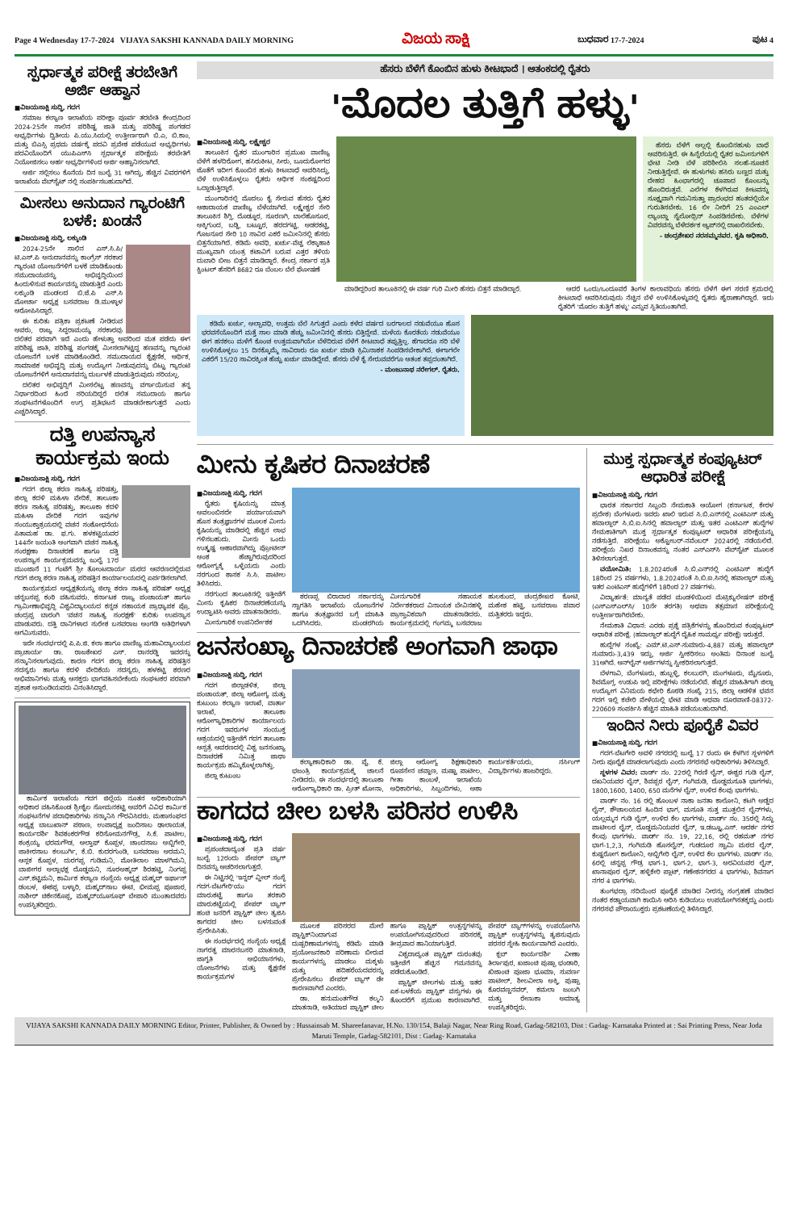Page 4 Wednesday 17-7-2024 VIJAYA SAKSHI KANNADA DAILY MORNING ವಿಜಯ ಸಾಕ್ಷಿ ಬುಧವಾರ 17-7-2024 ಪುಟ 4
ಸ್ಪರ್ಧಾತ್ಮಕ ಪರೀಕ್ಷೆ ತರಬೇತಿಗೆ ಅರ್ಜಿ ಆಹ್ವಾನ
■ವಿಜಯಸಾಕ್ಷಿ ಸುದ್ದಿ, ಗದಗ
ಸಮಾಜ ಕಲ್ಯಾಣ ಇಲಾಖೆಯ ಪರೀಕ್ಷಾ ಪೂರ್ವ ತರಬೇತಿ ಕೇಂದ್ರದಿಂದ 2024-25ನೇ ಸಾಲಿನ ಪರಿಶಿಷ್ಟ ಜಾತಿ ಮತ್ತು ಪರಿಶಿಷ್ಟ ಪಂಗಡದ ಅಭ್ಯರ್ಥಿಗಳು ದ್ವಿತೀಯ ಪಿ.ಯು.ಸಿಯಲ್ಲಿ ಉತ್ತೀರ್ಣರಾಗಿ ಬಿ.ಎ, ಬಿ.ಕಾಂ, ಮತ್ತು ಬಿಎಸ್ಸಿ ಪ್ರಥಮ ವರ್ಷಕ್ಕೆ ಪದವಿ ಪ್ರವೇಶ ಪಡೆಯುವ ಅಭ್ಯರ್ಥಿಗಳು ಪದವಿಯೊಂದಿಗೆ ಯುಪಿಎಸ್‌ಸಿ ಸ್ಪರ್ಧಾತ್ಮಕ ಪರೀಕ್ಷೆಯ ತರಬೇತಿಗೆ ನಿಯೋಜಿಸಲು ಅರ್ಹ ಅಭ್ಯರ್ಥಿಗಳಿಂದ ಅರ್ಜಿ ಆಹ್ವಾನಿಸಲಾಗಿದೆ.
ಅರ್ಜಿ ಸಲ್ಲಿಸಲು ಕೊನೆಯ ದಿನ ಜುಲೈ 31 ಆಗಿದ್ದು, ಹೆಚ್ಚಿನ ವಿವರಗಳಿಗೆ ಇಲಾಖೆಯ ವೆಬ್‌ಸೈಟ್ ನಲ್ಲಿ ಸಂಪರ್ಕಿಸಬಹುದಾಗಿದೆ.
ಮೀಸಲು ಅನುದಾನ ಗ್ಯಾರಂಟಿಗೆ ಬಳಕೆ: ಖಂಡನೆ
■ವಿಜಯಸಾಕ್ಷಿ ಸುದ್ದಿ, ಲಕ್ಕುಂಡಿ
2024-25ನೇ ಸಾಲಿನ ಎಸ್.ಸಿ.ಪಿ/ಟಿ.ಎಸ್.ಪಿ ಅನುದಾನವನ್ನು ಕಾಂಗ್ರೆಸ್ ಸರಕಾರ ಗ್ಯಾರಂಟಿ ಯೋಜನೆಗಳಿಗೆ ಬಳಕೆ ಮಾಡಿಕೊಂಡು ಸಮುದಾಯವನ್ನು ಅಭಿವೃದ್ಧಿಯಿಂದ ಹಿಂದುಳಿಸುವ ಕಾರ್ಯವನ್ನು ಮಾಡುತ್ತಿದೆ ಎಂದು ಲಕ್ಕುಂಡಿ ಮಂಡಲದ ಬಿ.ಜೆ.ಪಿ ಎಸ್.ಸಿ ಮೋರ್ಚಾ ಅಧ್ಯಕ್ಷ ಬಸವರಾಜ ಡಿ.ಮುಳ್ಳಾಳ ಆರೋಪಿಸಿದ್ದಾರೆ.
ಈ ಕುರಿತು ಪತ್ರಿಕಾ ಪ್ರಕಟಣೆ ನೀಡಿರುವ ಅವರು, ರಾಜ್ಯ ಸಿದ್ದರಾಮಯ್ಯ ಸರಕಾರವು ದಲಿತರ ಪರವಾಗಿ ಇದೆ ಎಂದು ಹೇಳುತ್ತಾ ಅವರಿಂದ ಮತ ಪಡೆದು ಈಗ ಪರಿಶಿಷ್ಟ ಜಾತಿ, ಪರಿಶಿಷ್ಟ ಪಂಗಡಕ್ಕೆ ಮೀಸಲಾಗಿಟ್ಟಿದ್ದ ಹಣವನ್ನು ಗ್ಯಾರಂಟಿ ಯೋಜನೆಗೆ ಬಳಕೆ ಮಾಡಿಕೊಂಡಿದೆ. ಸಮುದಾಯದ ಶೈಕ್ಷಣಿಕ, ಆರ್ಥಿಕ, ಸಾಮಾಜಿಕ ಅಭಿವೃದ್ಧಿ ಮತ್ತು ಉದ್ಯೋಗ ನೀಡುವುದನ್ನು ಬಿಟ್ಟು ಗ್ಯಾರಂಟಿ ಯೋಜನೆಗಳಿಗೆ ಅನುದಾನವನ್ನು ದುರ್ಬಳಕೆ ಮಾಡುತ್ತಿರುವುದು ಸರಿಯಲ್ಲ.
ದಲಿತರ ಅಭಿವೃದ್ಧಿಗೆ ಮೀಸಲಿಟ್ಟ ಹಣವನ್ನು ವರ್ಗಾಯಿಸುವ ತನ್ನ ನಿರ್ಧಾರದಿಂದ ಹಿಂದೆ ಸರಿಯದಿದ್ದರೆ ದಲಿತ ಸಮುದಾಯ ಹಾಗೂ ಸಂಘಟನೆಗಳೊಂದಿಗೆ ಉಗ್ರ ಪ್ರತಿಭಟನೆ ಮಾಡಬೇಕಾಗುತ್ತದೆ ಎಂದು ಎಚ್ಚರಿಸಿದ್ದಾರೆ.
ದತ್ತಿ ಉಪನ್ಯಾಸ ಕಾರ್ಯಕ್ರಮ ಇಂದು
■ವಿಜಯಸಾಕ್ಷಿ ಸುದ್ದಿ, ಗದಗ
ಗದಗ ಜಿಲ್ಲಾ ಶರಣ ಸಾಹಿತ್ಯ ಪರಿಷತ್ತು, ಜಿಲ್ಲಾ ಕದಳಿ ಮಹಿಳಾ ವೇದಿಕೆ, ತಾಲೂಕಾ ಶರಣ ಸಾಹಿತ್ಯ ಪರಿಷತ್ತು, ತಾಲೂಕಾ ಕದಳಿ ಮಹಿಳಾ ವೇದಿಕೆ ಗದಗ ಇವುಗಳ ಸಂಯುಕ್ತಾಶ್ರಯದಲ್ಲಿ ವಚನ ಸಂಶೋಧನೆಯ ಪಿತಾಮಹ ಡಾ. ಫ.ಗು. ಹಳಕಟ್ಟಿಯವರ 144ನೇ ಜಯಂತಿ ಅಂಗವಾಗಿ ವಚನ ಸಾಹಿತ್ಯ ಸಂರಕ್ಷಣಾ ದಿನಾಚರಣೆ ಹಾಗೂ ದತ್ತಿ ಉಪನ್ಯಾಸ ಕಾರ್ಯಕ್ರಮವನ್ನು ಜುಲೈ 17ರ ಮುಂಜಾನೆ 11 ಗಂಟೆಗೆ ಶ್ರೀ ತೋಂಟದಾರ್ಯ ಮಠದ ಆವರಣದಲ್ಲಿರುವ ಗದಗ ಜಿಲ್ಲಾ ಶರಣ ಸಾಹಿತ್ಯ ಪರಿಷತ್ತಿನ ಕಾರ್ಯಾಲಯದಲ್ಲಿ ಏರ್ಪಡಿಸಲಾಗಿದೆ.
ಕಾರ್ಯಕ್ರಮದ ಅಧ್ಯಕ್ಷತೆಯನ್ನು ಜಿಲ್ಲಾ ಶರಣ ಸಾಹಿತ್ಯ ಪರಿಷತ್ ಅಧ್ಯಕ್ಷ ಚನ್ನಬಸಪ್ಪ ಕಂಠಿ ವಹಿಸುವರು. ಕರ್ನಾಟಕ ರಾಜ್ಯ ಪಂಚಾಯತ್ ಹಾಗೂ ಗ್ರಾಮೀಣಾಭಿವೃದ್ಧಿ ವಿಶ್ವವಿದ್ಯಾಲಯದ ಕನ್ನಡ ಸಹಾಯಕ ಪ್ರಾಧ್ಯಾಪಕ ಪ್ರೊ. ಚಂದ್ರಪ್ಪ ಬಾರಂಗಿ 'ವಚನ ಸಾಹಿತ್ಯ ಸಂರಕ್ಷಣೆ' ಕುರಿತು ಉಪನ್ಯಾಸ ಮಾಡುವರು. ದತ್ತಿ ದಾನಿಗಳಾದ ಸುರೇಶ ಬಸವರಾಜ ಅಂಗಡಿ ಅತಿಥಿಗಳಾಗಿ ಆಗಮಿಸುವರು.
ಇದೇ ಸಂದರ್ಭದಲ್ಲಿ ಪಿ.ಪಿ.ಜಿ. ಕಲಾ ಹಾಗೂ ವಾಣಿಜ್ಯ ಮಹಾವಿದ್ಯಾಲಯದ ಪ್ರಾಚಾರ್ಯ ಡಾ. ರಾಜಶೇಖರ ಎಸ್. ದಾನರಡ್ಡಿ ಇವರನ್ನು ಸನ್ಮಾನಿಸಲಾಗುವುದು. ಕಾರಣ ಗದಗ ಜಿಲ್ಲಾ ಶರಣ ಸಾಹಿತ್ಯ ಪರಿಷತ್ತಿನ ಸದಸ್ಯರು ಹಾಗೂ ಕದಳಿ ವೇದಿಕೆಯ ಸದಸ್ಯರು, ಹಳಕಟ್ಟಿ ಶರಣರ ಅಭಿಮಾನಿಗಳು ಮತ್ತು ಆಸಕ್ತರು ಭಾಗವಹಿಸಬೇಕೆಂದು ಸಂಘಟಕರ ಪರವಾಗಿ ಪ್ರಕಾಶ ಅಸುಂಡಿಯವರು ವಿನಂತಿಸಿದ್ದಾರೆ.
ಕಾರ್ಮಿಕ ಇಲಾಖೆಯ ಗದಗ ಜಿಲ್ಲೆಯ ನೂತನ ಅಧಿಕಾರಿಯಾಗಿ ಅಧಿಕಾರ ವಹಿಸಿಕೊಂಡ ಶ್ರೀಶೈಲ ಸೋಮನಕಟ್ಟಿ ಅವರಿಗೆ ವಿವಿಧ ಕಾರ್ಮಿಕ ಸಂಘಟನೆಗಳ ಪದಾಧಿಕಾರಿಗಳು ಸನ್ಮಾನಿಸಿ ಗೌರವಿಸಿದರು. ಮಹಾಸಂಘದ ಅಧ್ಯಕ್ಷ ಬಾಬುಖಾನ್ ಪಠಾಣ, ಉಪಾಧ್ಯಕ್ಷ ಜಂದಿಸಾಬ ಢಾಲಾಯತ, ಕಾರ್ಯದರ್ಶಿ ಶಿವಶಂಕರಗೌಡ ಕರಿಸೋಮನಗೌಡ್ರ, ಸಿ.ಕೆ. ಪಾಟೀಲ, ಶಂಕ್ರಯ್ಯ ಭರಮಗೌಡ, ಅಲ್ತಾಫ್ ಕೊಪ್ಪಳ, ಚಾಂದಸಾಬ ಅಬ್ಬಿಗೇರಿ, ಜಾಕೀರಸಾಬ ಕಲಬುರ್ಗಿ, ಕೆ.ಬಿ. ಕುದರಗುಂಡಿ, ಬಸವರಾಜ ಅರಮನಿ, ಆಸ್ಲಕ ಕೊಪ್ಪಳ, ದುರಗಪ್ಪ ಗುಡಿಮನಿ, ಮೋತಿಲಾಲ ಮಾಳಗಿಮನಿ, ಬಾಜೀಗರ ಅಲ್ಲಾಭಕ್ಷ ದೊಡ್ಡಮನಿ, ನೂರಅಹ್ಮದ್ ಶಿರಹಟ್ಟಿ, ನಿಂಗಪ್ಪ ಎಸ್.ಕಟ್ಟಿಮನಿ, ಕಾರ್ಮಿಕ ಕಲ್ಯಾಣ ಸಂಸ್ಥೆಯ ಅಧ್ಯಕ್ಷ ಮಹ್ಮದ್ ಇರ್ಫಾನ್ ಡಂಬಳ, ಈಶಪ್ಪ ಬಳ್ಳಾರಿ, ಮಹ್ಮದ್‌ಸಾಬ ಈಟಿ, ಭೀಮಪ್ಪ ಪೂಜಾರ, ನಾಶೀರ್ ಚಿಕೇನಕೊಪ್ಪ, ಮಹ್ಮದ್‌ಯೂಸೂಫ್ ಬೇಪಾರಿ ಮುಂತಾದವರು ಉಪಸ್ಥಿತರಿದ್ದರು.
ಹೆಸರು ಬೆಳೆಗೆ ಕೊಂಬಿನ ಹುಳು ಕೀಟಭಾದೆ । ಆತಂಕದಲ್ಲಿ ರೈತರು
'ಮೊದಲ ತುತ್ತಿಗೆ ಹಳ್ಳು'
■ವಿಜಯಸಾಕ್ಷಿ ಸುದ್ದಿ, ಲಕ್ಷ್ಮೇಶ್ವರ
ತಾಲೂಕಿನ ರೈತರ ಮುಂಗಾರಿನ ಪ್ರಮುಖ ವಾಣಿಜ್ಯ ಬೆಳೆಗೆ ಹಳದಿರೋಗ, ಹಸಿರುಕೀಟ, ಸೀರು, ಬೂದುರೋಗದ ಜೊತೆಗೆ ಇದೀಗ ಕೊಂಬಿನ ಹುಳು ಕೀಟಬಾಧೆ ಆವರಿಸಿದ್ದು, ಬೆಳೆ ಉಳಿಸಿಕೊಳ್ಳಲು ರೈತರು ಆರ್ಥಿಕ ಸಂಕಷ್ಟದಿಂದ ಒದ್ದಾಡುತ್ತಿದ್ದಾರೆ.
ಮುಂಗಾರಿನಲ್ಲಿ ಮೊದಲು ಕೈ ಸೇರುವ ಹೆಸರು ರೈತರ ಆಶಾದಾಯಕ ವಾಣಿಜ್ಯ ಬೆಳೆಯಾಗಿದೆ. ಲಕ್ಷ್ಮೇಶ್ವರ ಸೇರಿ ತಾಲೂಕಿನ ಶಿಗ್ಲಿ, ದೊಡ್ಡೂರ, ಸೂರಣಗಿ, ಬಾಲೆಹೊಸೂರ, ಅಕ್ಕಿಗುಂದ, ಬಡ್ನಿ, ಬಟ್ಟೂರ, ಹರದಗಟ್ಟಿ, ಅಡರಕಟ್ಟಿ, ಗೊಜನೂರ ಸೇರಿ 10 ಸಾವಿರ ಎಕರೆ ಜಮೀನಿನಲ್ಲಿ ಹೆಸರು ಬಿತ್ತನೆಯಾಗಿದೆ. ಕಡಿಮೆ ಅವಧಿ, ಖರ್ಚು-ವೆಚ್ಚ ಲೆಕ್ಕಾಹಾಕಿ ಮುಖ್ಯವಾಗಿ ಯಂತ್ರ ಕಟಾವಿಗೆ ಬರುವ ಎತ್ತರ ತಳಿಯ ದುಬಾರಿ ಬೀಜ ಬಿತ್ತನೆ ಮಾಡಿದ್ದಾರೆ. ಕೇಂದ್ರ ಸರ್ಕಾರ ಪ್ರತಿ ಕ್ವಿಂಟಲ್ ಹೆಸರಿಗೆ 8682 ರೂ ಬೆಂಬಲ ಬೆಲೆ ಘೋಷಣೆ
ಹೆಸರು ಬೆಳೆಗೆ ಅಲ್ಲಲ್ಲಿ ಕೊಂಬಿನಹುಳು ಬಾಧೆ ಆವರಿಸುತ್ತಿದೆ. ಈ ಹಿನ್ನೆಲೆಯಲ್ಲಿ ರೈತರ ಜಮೀನುಗಳಿಗೆ ಭೇಟಿ ನೀಡಿ ಬೆಳೆ ಪರಿಶೀಲಿಸಿ ಸಲಹೆ-ಸೂಚನೆ ನೀಡುತ್ತಿದ್ದೇವೆ. ಈ ಹುಳುಗಳು ಹಸಿರು ಬಣ್ಣದ ಮತ್ತು ದೇಹದ ಹಿಂಭಾಗದಲ್ಲಿ ಚೂಪಾದ ಕೊಂಬನ್ನು ಹೊಂದಿರುತ್ತವೆ. ಎಲೆಗಳ ಕೆಳಗಿರುವ ಕೀಟವನ್ನು ಸೂಕ್ಷ್ಮವಾಗಿ ಗಮನಿಸುತ್ತಾ ಪ್ರಾರಂಭದ ಹಂತದಲ್ಲಿಯೇ ಗುರುತಿಸಬೇಕು. 16 ಲೀ ನೀರಿಗೆ 25 ಎಂಎಲ್ ಲ್ಯಾಂಬ್ಡಾ ಸೈಲೋಥ್ರಿನ್ ಸಿಂಪಡಿಸಬೇಕು. ಬೆಳೆಗಳ ವಿವರವನ್ನು ಬೆಳೆದರ್ಶಕ ಆ್ಯಪ್‌ನಲ್ಲಿ ದಾಖಲಿಸಬೇಕು.
- ಚಂದ್ರಶೇಖರ ನರಸಮ್ಮನವರ. ಕೃಷಿ ಅಧಿಕಾರಿ.
ಮಾಡಿದ್ದರಿಂದ ತಾಲೂಕಿನಲ್ಲಿ ಈ ವರ್ಷ ಗುರಿ ಮೀರಿ ಹೆಸರು ಬಿತ್ತನೆ ಮಾಡಿದ್ದಾರೆ.
ಆದರೆ ಒಂದು/ಒಂದೂವರೆ ತಿಂಗಳ ಕಾಲಾವಧಿಯ ಹೆಸರು ಬೆಳೆಗೆ ಈಗ ಸರಣಿ ಕ್ರಮದಲ್ಲಿ ಕೀಟಬಾಧೆ ಆವರಿಸಿರುವುದು ನೆಚ್ಚಿನ ಬೆಳೆ ಉಳಿಸಿಕೊಳ್ಳುವಲ್ಲಿ ರೈತರು ಹೈರಾಣಾಗಿದ್ದಾರೆ. ಇದು ರೈತರಿಗೆ 'ಮೊದಲ ತುತ್ತಿಗೆ ಹಳ್ಳು' ಎನ್ನುವ ಸ್ಥಿತಿಯಂತಾಗಿದೆ.
ಕಡಿಮೆ ಖರ್ಚು, ಅಲ್ಪಾವಧಿ, ಉತ್ತಮ ಬೆಲೆ ಸಿಗುತ್ತದೆ ಎಂದು ಕಳೆದ ವರ್ಷದ ಬರಗಾಲದ ನಡುವೆಯೂ ಹೊಸ ಭರವಸೆಯೊಂದಿಗೆ ಮತ್ತೆ ಸಾಲ ಮಾಡಿ ಹೆಚ್ಚು ಜಮೀನಿನಲ್ಲಿ ಹೆಸರು ಬಿತ್ತಿದ್ದೇವೆ. ಮಳೆಯ ಕೊರತೆಯ ನಡುವೆಯೂ ಈಗ ಹನಕಲು ಮಳೆಗೆ ಕೊಂಚ ಉತ್ತಮವಾಗಿಯೇ ಬೆಳೆದಿರುವ ಬೆಳೆಗೆ ಕೀಟಬಾಧೆ ತಪ್ಪುತ್ತಿಲ್ಲ. ಹೆಗಾದರೂ ಸರಿ ಬೆಳೆ ಉಳಿಸಿಕೊಳ್ಳಲು 15 ದಿನಕ್ಕೊಮ್ಮೆ ಸಾವಿರಾರು ರೂ ಖರ್ಚು ಮಾಡಿ ಕ್ರಿಮಿನಾಶಕ ಸಿಂಪಡಿಸಬೇಕಾಗಿದೆ. ಈಗಾಗಲೇ ಎಕರೆಗೆ 15/20 ಸಾವಿರಕ್ಕಿಂತ ಹೆಚ್ಚು ಖರ್ಚು ಮಾಡಿದ್ದೇವೆ. ಹೆಸರು ಬೆಳೆ ಕೈ ಸೇರುವವರೆಗೂ ಆತಂಕ ತಪ್ಪದಂತಾಗಿದೆ.
- ಮಂಜುನಾಥ ನರೇಗಲ್. ರೈತರು.
ಮೀನು ಕೃಷಿಕರ ದಿನಾಚರಣೆ
■ವಿಜಯಸಾಕ್ಷಿ ಸುದ್ದಿ, ಗದಗ
ರೈತರು ಕೃಷಿಯನ್ನು ಮಾತ್ರ ಅವಲಂಬಿಸದೇ ಪರ್ಯಾಯವಾಗಿ ಹೊಸ ತಂತ್ರಜ್ಞಾನಗಳ ಮೂಲಕ ಮೀನು ಕೃಷಿಯನ್ನು ಮಾಡಿದಲ್ಲಿ ಹೆಚ್ಚಿನ ಲಾಭ ಗಳಿಸಬಹುದು. ಮೀನು ಒಂದು ಉತ್ಕೃಷ್ಟ ಆಹಾರವಾಗಿದ್ದು ಪ್ರೋಟೀನ್ ಅಂಶ ಹೆಚ್ಚಾಗಿರುವುದರಿಂದ ಆರೋಗ್ಯಕ್ಕೆ ಒಳ್ಳೆಯದು ಎಂದು ನರಗುಂದ ಶಾಸಕ ಸಿ.ಸಿ. ಪಾಟೀಲ ತಿಳಿಸಿದರು.
ನರಗುಂದ ತಾಲೂಕಿನಲ್ಲಿ ಇತ್ತೀಚೆಗೆ ಮೀನು ಕೃಷಿಕರ ದಿನಾಚರಣೆಯನ್ನು ಉದ್ಘಾಟಿಸಿ ಅವರು ಮಾತನಾಡಿದರು.
ಮೀನುಗಾರಿಕೆ ಉಪನಿರ್ದೇಶಕ
ಶರಣಪ್ಪ ಬಿರಾದಾರ ಸರ್ಕಾರನ್ನು ಸ್ವಾಗತಿಸಿ ಇಲಾಖೆಯ ಯೋಜನೆಗಳ ಹಾಗೂ ತಂತ್ರಜ್ಞಾನದ ಬಗ್ಗೆ ಮಾಹಿತಿ ಒದಗಿಸಿದರು. ಮಂಡರಗಿಯ ಮೀನುಗಾರಿಕೆ ಸಹಾಯಕ ನಿರ್ದೇಶಕರಾದ ವಿನಾಯಕ ಬೇವಿನಹಳ್ಳಿ ಪ್ರಾಸ್ತಾವಿಕವಾಗಿ ಮಾತನಾಡಿದರು. ಕಾರ್ಯಕ್ರಮದಲ್ಲಿ ಗಂಗಮ್ಮ ಬಸವರಾಜ ಹುಲಕುಂದ, ಚಂದ್ರಶೇಖರ ಕೋಟಿ, ಮಹೇಶ ಹಟ್ಟಿ, ಬಸವರಾಜ ಪವಾರ ಮತ್ತಿತರರು ಇದ್ದರು.
ಜನಸಂಖ್ಯಾ ದಿನಾಚರಣೆ ಅಂಗವಾಗಿ ಜಾಥಾ
■ವಿಜಯಸಾಕ್ಷಿ ಸುದ್ದಿ, ಗದಗ
ಗದಗ ಜಿಲ್ಲಾಡಳಿತ, ಜಿಲ್ಲಾ ಪಂಚಾಯತ್, ಜಿಲ್ಲಾ ಆರೋಗ್ಯ ಮತ್ತು ಕುಟುಂಬ ಕಲ್ಯಾಣ ಇಲಾಖೆ, ವಾರ್ತಾ ಇಲಾಖೆ, ತಾಲೂಕಾ ಆರೋಗ್ಯಾಧಿಕಾರಿಗಳ ಕಾರ್ಯಾಲಯ ಗದಗ ಇವರುಗಳ ಸಂಯುಕ್ತ ಆಶ್ರಯದಲ್ಲಿ ಇತ್ತೀಚೆಗೆ ಗದಗ ತಾಲೂಕಾ ಆಸ್ಪತ್ರೆ ಆವರಣದಲ್ಲಿ ವಿಶ್ವ ಜನಸಂಖ್ಯಾ ದಿನಾಚರಣೆ ನಿಮಿತ್ತ ಜಾಥಾ ಕಾರ್ಯಕ್ರಮ ಹಮ್ಮಿಕೊಳ್ಳಲಾಗಿತ್ತು.
ಜಿಲ್ಲಾ ಕುಟುಂಬ
ಕಲ್ಯಾಣಾಧಿಕಾರಿ ಡಾ. ವೈ. ಕೆ. ಭಜಂತ್ರಿ ಕಾರ್ಯಕ್ರಮಕ್ಕೆ ಚಾಲನೆ ನೀಡಿದರು. ಈ ಸಂದರ್ಭದಲ್ಲಿ ತಾಲೂಕಾ ಆರೋಗ್ಯಾಧಿಕಾರಿ ಡಾ. ಪ್ರೀತ್ ಖೋನಾ, ಜಿಲ್ಲಾ ಆರೋಗ್ಯ ಶಿಕ್ಷಣಾಧಿಕಾರಿ ರೂಪಸೇನ ಚವ್ಹಾಣ, ಮಷ್ಟಾ ಪಾಟೀಲ, ಗೀತಾ ಕಾಂಬಳೆ, ಇಲಾಖೆಯ ಅಧಿಕಾರಿಗಳು, ಸಿಬ್ಬಂದಿಗಳು, ಆಶಾ ಕಾರ್ಯಕರ್ತೆಯರು, ನರ್ಸಿಂಗ್ ವಿದ್ಯಾರ್ಥಿಗಳು ಹಾಜರಿದ್ದರು.
ಕಾಗದದ ಚೀಲ ಬಳಸಿ ಪರಿಸರ ಉಳಿಸಿ
■ವಿಜಯಸಾಕ್ಷಿ ಸುದ್ದಿ, ಗದಗ
ಪ್ರಪಂಚದಾದ್ಯಂತ ಪ್ರತಿ ವರ್ಷ ಜುಲೈ 12ರಂದು ಪೇಪರ್ ಬ್ಯಾಗ್ ದಿನವನ್ನು ಆಚರಿಸಲಾಗುತ್ತದೆ.
ಈ ನಿಟ್ಟಿನಲ್ಲಿ 'ಇನ್ನರ್ ವ್ಹೀಲ್ ಸಂಸ್ಥೆ ಗದಗ-ಬೆಟಗೇರಿ'ಯು ಗದಗ ಮಾರುಕಟ್ಟೆ ಹಾಗೂ ತರಕಾರಿ ಮಾರುಕಟ್ಟೆಯಲ್ಲಿ ಪೇಪರ್ ಬ್ಯಾಗ್ ಹಂಚಿ ಜನರಿಗೆ ಪ್ಲಾಸ್ಟಿಕ್ ಚೀಲ ತ್ಯಜಿಸಿ ಕಾಗದದ ಚೀಲ ಬಳಸುವಂತೆ ಪ್ರೇರೇಪಿಸಿತು.
ಈ ಸಂದರ್ಭದಲ್ಲಿ ಸಂಸ್ಥೆಯ ಅಧ್ಯಕ್ಷೆ ನಾಗರತ್ನ ಮಾರನಬಸರಿ ಮಾತನಾಡಿ, ಜಾಗೃತಿ ಅಭಿಯಾನಗಳು, ಯೋಜನೆಗಳು ಮತ್ತು ಶೈಕ್ಷಣಿಕ ಕಾರ್ಯಕ್ರಮಗಳ
ಮೂಲಕ ಪರಿಸರದ ಮೇಲೆ ಪ್ಲಾಸ್ಟಿಕ್‌ನಿಂದಾಗುವ ದುಷ್ಪರಿಣಾಮಗಳನ್ನು ಕಡಿಮೆ ಮಾಡಿ ಪ್ರಯೋಜನಕಾರಿ ಪರಿಣಾಮ ಬೀರುವ ಕಾರ್ಯಗಳನ್ನು ಮಾಡಲು ಮಕ್ಕಳು ಮತ್ತು ಹದಿಹರೆಯದವರನ್ನು ಪ್ರೇರೇಪಿಸಲು ಪೇಪರ್ ಬ್ಯಾಗ್ ಡೇ ಕಾರಣವಾಗಿದೆ ಎಂದರು.
ಡಾ. ಹನುಮಂತಗೌಡ ಕಲ್ಮನಿ ಮಾತನಾಡಿ, ಅತಿಯಾದ ಪ್ಲಾಸ್ಟಿಕ್ ಚೀಲ ಹಾಗೂ ಪ್ಲಾಸ್ಟಿಕ್ ಉತ್ಪನ್ನಗಳನ್ನು ಉಪಯೋಗಿಸುವುದರಿಂದ ಪರಿಸರಕ್ಕೆ ತೀವ್ರವಾದ ಹಾನಿಯಾಗುತ್ತಿದೆ.
ವಿಶ್ವದಾದ್ಯಂತ ಪ್ಲಾಸ್ಟಿಕ್ ದುರಂತವು ಇತ್ತೀಚೆಗೆ ಹೆಚ್ಚಿನ ಗಮನವನ್ನು ಪಡೆದುಕೊಂಡಿದೆ.
ಪ್ಲಾಸ್ಟಿಕ್ ಚೀಲಗಳು ಮತ್ತು ಇತರ ಏಕ-ಬಳಕೆಯ ಪ್ಲಾಸ್ಟಿಕ್ ವಸ್ತುಗಳು ಈ ತೊಂದರೆಗೆ ಪ್ರಮುಖ ಕಾರಣವಾಗಿದೆ. ಪೇಪರ್ ಬ್ಯಾಗ್‌ಗಳನ್ನು ಉಪಯೋಗಿಸಿ ಪ್ಲಾಸ್ಟಿಕ್ ಉತ್ಪನ್ನಗಳನ್ನು ತ್ಯಜಿಸುವುದು ಪರಸರ ಸ್ನೇಹಿ ಕಾರ್ಯವಾಗಿದೆ ಎಂದರು.
ಕ್ಲಬ್ ಕಾರ್ಯದರ್ಶಿ ವೀಣಾ ತಿರ್ಲಾಪುರ, ಖಜಾಂಚಿ ಪುಷ್ಪಾ ಭಂಡಾರಿ, ಖಿಜಾಂಚಿ ಪೂಜಾ ಭೂಮಾ, ಸುವರ್ಣ ಪಾಟೀಲ್, ಶೀಲವೀಲಾ ಅಕ್ಕಿ, ಪುಷ್ಪಾ ಕೊರವಣ್ಣನವರ್, ಕಮಲಾ ಜಂಬಗಿ ಮತ್ತು ರೇಣುಕಾ ಅಮಾತ್ಯ ಉಪಸ್ಥಿತರಿದ್ದರು.
ಮುಕ್ತ ಸ್ಪರ್ಧಾತ್ಮಕ ಕಂಪ್ಯೂಟರ್ ಆಧಾರಿತ ಪರೀಕ್ಷೆ
■ವಿಜಯಸಾಕ್ಷಿ ಸುದ್ದಿ, ಗದಗ
ಭಾರತ ಸರ್ಕಾರದ ಸಿಬ್ಬಂದಿ ನೇಮಕಾತಿ ಆಯೋಗ (ಕರ್ನಾಟಕ, ಕೇರಳ ಪ್ರದೇಶ) ಬೆಂಗಳೂರು ಇವರು ಖಾಲಿ ಇರುವ ಸಿ.ಬಿ.ಎನ್‌ನಲ್ಲಿ ಎಂಟಿಎಸ್ ಮತ್ತು ಹವಾಲ್ದಾರ್ ಸಿ.ಬಿ.ಐ.ಸಿನಲ್ಲಿ ಹವಾಲ್ದಾರ್ ಮತ್ತು ಇತರ ಎಂಟಿಎಸ್ ಹುದ್ದೆಗಳ ನೇಮಕಾತಿಗಾಗಿ ಮುಕ್ತ ಸ್ಪರ್ಧಾತ್ಮಕ ಕಂಪ್ಯೂಟರ್ ಆಧಾರಿತ ಪರೀಕ್ಷೆಯನ್ನು ನಡೆಸುತ್ತಿದೆ. ಪರೀಕ್ಷೆಯು ಅಕ್ಟೋಬರ್-ನವೆಂಬರ್ 2024ರಲ್ಲಿ ನಡೆಯಲಿದೆ. ಪರೀಕ್ಷೆಯ ನಿಖರ ದಿನಾಂಕವನ್ನು ನಂತರ ಎಸ್‌ಎಸ್‌ಸಿ ವೆಬ್‌ಸೈಟ್ ಮೂಲಕ ತಿಳಿಸಲಾಗುತ್ತದೆ.
ವಯೋಮಿತಿ: 1.8.2024ರಂತೆ ಸಿ.ಬಿ.ಎನ್‌ನಲ್ಲಿ ಎಂಟಿಎಸ್ ಹುದ್ದೆಗೆ 18ರಿಂದ 25 ವರ್ಷಗಳು, 1.8.2024ರಂತೆ ಸಿ.ಬಿ.ಐ.ಸಿನಲ್ಲಿ ಹವಾಲ್ದಾರ್ ಮತ್ತು ಇತರ ಎಂಟಿಎಸ್ ಹುದ್ದೆಗಳಿಗೆ 18ರಿಂದ 27 ವರ್ಷಗಳು.
ವಿದ್ಯಾರ್ಹತೆ: ಮಾನ್ಯತೆ ಪಡೆದ ಮಂಡಳಿಯಿಂದ ಮೆಟ್ರಿಕ್ಯುಲೇಷನ್ ಪರೀಕ್ಷೆ (ಎಸ್‌ಎಸ್‌ಎಲ್‌ಸಿ/ 10ನೇ ತರಗತಿ) ಅಥವಾ ತತ್ಸಮಾನ ಪರೀಕ್ಷೆಯಲ್ಲಿ ಉತ್ತೀರ್ಣರಾಗಿರಬೇಕು.
ನೇಮಕಾತಿ ವಿಧಾನ: ಎರಡು ಪ್ರಶ್ನೆ ಪತ್ರಿಕೆಗಳನ್ನು ಹೊಂದಿರುವ ಕಂಪ್ಯೂಟರ್ ಆಧಾರಿತ ಪರೀಕ್ಷೆ. (ಹವಾಲ್ದಾರ್ ಹುದ್ದೆಗೆ ದೈಹಿಕ ಸಾಮರ್ಥ್ಯ ಪರೀಕ್ಷೆ) ಇರುತ್ತದೆ.
ಹುದ್ದೆಗಳ ಸಂಖ್ಯೆ: ಎಮ್.ಟಿ.ಎಸ್-ಸುಮಾರು-4,887 ಮತ್ತು ಹವಾಲ್ದಾರ್ ಸುಮಾರು-3,439 ಇದ್ದು, ಅರ್ಜಿ ಸ್ವೀಕರಿಸಲು ಅಂತಿಮ ದಿನಾಂಕ ಜುಲೈ 31ಆಗಿದೆ. ಆನ್‌ಲೈನ್ ಅರ್ಜಿಗಳನ್ನು ಸ್ವೀಕರಿಸಲಾಗುತ್ತದೆ.
ಬೆಳಗಾವಿ, ಬೆಂಗಳೂರು, ಹುಬ್ಬಳ್ಳಿ, ಕಲಬುರಗಿ, ಮಂಗಳೂರು, ಮೈಸೂರು, ಶಿವಮೊಗ್ಗ, ಉಡುಪಿ ಇಲ್ಲಿ ಪರೀಕ್ಷೆಗಳು ನಡೆಯಲಿವೆ. ಹೆಚ್ಚಿನ ಮಾಹಿತಿಗಾಗಿ ಜಿಲ್ಲಾ ಉದ್ಯೋಗ ವಿನಿಮಯ ಕಛೇರಿ ಕೊಠಡಿ ಸಂಖ್ಯೆ 215, ಜಿಲ್ಲಾ ಆಡಳಿತ ಭವನ ಗದಗ ಇಲ್ಲಿ ಕಚೇರಿ ವೇಳೆಯಲ್ಲಿ ಭೇಟಿ ಮಾಡಿ ಅಥವಾ ದೂರವಾಣಿ-08372-220609 ಸಂಪರ್ಕಿಸಿ ಹೆಚ್ಚಿನ ಮಾಹಿತಿ ಪಡೆಯಬಹುದಾಗಿದೆ.
ಇಂದಿನ ನೀರು ಪೂರೈಕೆ ವಿವರ
■ವಿಜಯಸಾಕ್ಷಿ ಸುದ್ದಿ, ಗದಗ
ಗದಗ-ಬೆಟಗೇರಿ ಅವಳಿ ನಗರದಲ್ಲಿ ಜುಲೈ 17 ರಂದು ಈ ಕೆಳಗಿನ ಸ್ಥಳಗಳಿಗೆ ನೀರು ಪೂರೈಕೆ ಮಾಡಲಾಗುವುದು ಎಂದು ನಗರಸಭೆ ಅಧಿಕಾರಿಗಳು ತಿಳಿಸಿದ್ದಾರೆ.
ಸ್ಥಳಗಳ ವಿವರ: ವಾರ್ಡ್ ನಂ. 22ರಲ್ಲಿ ಗಿರಣಿ ಲೈನ್, ಈಶ್ವರ ಗುಡಿ ಲೈನ್, ದಖನಿಯವರ ಲೈನ್, ಶಿವಪ್ಪರ ಲೈನ್, ಗಂಗಿಮಡಿ, ದೊಡ್ಡಮಸೂತಿ ಭಾಗಗಳು, 1800,1600, 1400, 650 ಮನೆಗಳ ಲೈನ್, ಉಳಿದ ಕೆಲವು ಭಾಗಗಳು.
ವಾರ್ಡ್ ನಂ. 16 ರಲ್ಲಿ ಹೊಂಬಳ ನಾಕಾ ಜನತಾ ಕಾಲೋನಿ, ಕಟಗಿ ಅಡ್ಡೆದ ಲೈನ್, ಶೌಚಾಲಯದ ಹಿಂದಿನ ಭಾಗ, ಮಸೂತಿ ಸುತ್ತ ಮುತ್ತಲಿನ ಲೈನ್‌ಗಳು, ಯಲ್ಲಮ್ಮನ ಗುಡಿ ಲೈನ್, ಉಳಿದ ಕೆಲ ಭಾಗಗಳು, ವಾರ್ಡ್ ನಂ. 35ರಲ್ಲಿ ಸಿದ್ದು ಪಾಟೀಲರ ಲೈನ್, ದೊಡ್ಡಮನಿಯವರ ಲೈನ್, ಇ.ಡಬ್ಲ್ಯೂ.ಎಸ್. ಆದರ್ಶ ನಗರ ಕೆಲವು ಭಾಗಗಳು. ವಾರ್ಡ್ ನಂ. 19, 22,16, ರಲ್ಲಿ ರಹಮತ್ ನಗರ ಭಾಗ-1,2,3, ಗಂಗಿಮಡಿ ಹೊಸಲೈನ್, ಗುಡದೂರ ಸ್ವಾಮಿ ಮಠದ ಲೈನ್, ಕುಷ್ಟರೋಗ ಕಾಲೋನಿ, ಅಬ್ಬಿಗೇರಿ ಲೈನ್, ಉಳಿದ ಕೆಲ ಭಾಗಗಳು. ವಾರ್ಡ್ ನಂ. 6ರಲ್ಲಿ ಚನ್ನಪ್ಪ ಗೌಡ್ರ ಭಾಗ-1, ಭಾಗ-2, ಭಾಗ-3, ಅರವಿಯವರ ಲೈನ್, ಖಾನಾಪೂರ ಲೈನ್, ಹಳ್ಳಿಕೇರಿ ಪ್ಲಾಟ್, ಗಣೇಶನಗರದ 4 ಭಾಗಗಳು, ಶಿವನಾಗ ನಗರ 4 ಭಾಗಗಳು.
ತುಂಗಭದ್ರಾ ನದಿಯಿಂದ ಪೂರೈಕೆ ಮಾಡಿದ ನೀರನ್ನು ಸಂಗ್ರಹಣೆ ಮಾಡಿದ ನಂತರ ಕಡ್ಡಾಯವಾಗಿ ಕಾಯಿಸಿ ಆರಿಸಿ ಕುಡಿಯಲು ಉಪಯೋಗಿಸತಕ್ಕದ್ದು ಎಂದು ನಗರಸಭೆ ಪೌರಾಯುಕ್ತರು ಪ್ರಕಟಣೆಯಲ್ಲಿ ತಿಳಿಸಿದ್ದಾರೆ.
VIJAYA SAKSHI KANNADA DAILY MORNING Editor, Printer, Publisher, & Owned by : Hussainsab M. Shareefanavar, H.No. 130/154, Balaji Nagar, Near Ring Road, Gadag-582103, Dist : Gadag- Karnataka Printed at : Sai Printing Press, Near Joda Maruti Temple, Gadag-582101, Dist : Gadag- Karnataka